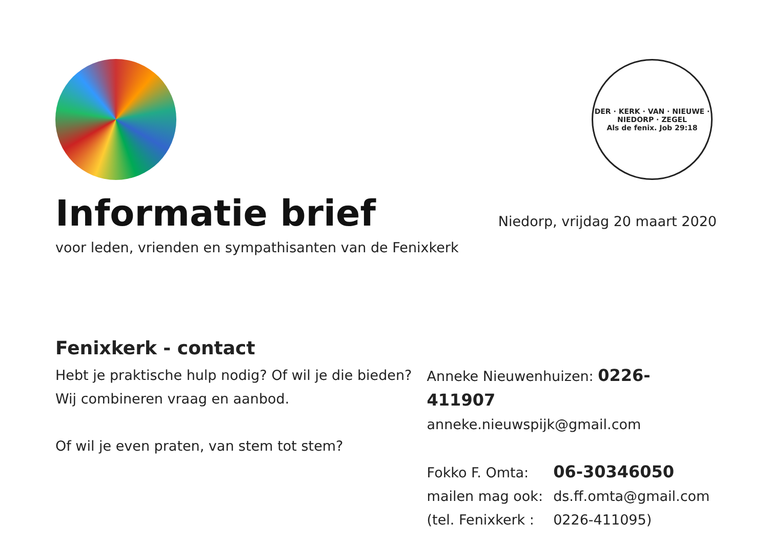DER · KERK · VAN · NIEUWE · NIEDORP · ZEGEL
Als de fenix. Job 29:18
Informatie brief
Niedorp, vrijdag 20 maart 2020
voor leden, vrienden en sympathisanten van de Fenixkerk
Fenixkerk - contact
Hebt je praktische hulp nodig? Of wil je die bieden?
Wij combineren vraag en aanbod.
Of wil je even praten, van stem tot stem?
Anneke Nieuwenhuizen: 0226-411907
anneke.nieuwspijk@gmail.com
Fokko F. Omta: 06-30346050
mailen mag ook: ds.ff.omta@gmail.com
(tel. Fenixkerk : 0226-411095)